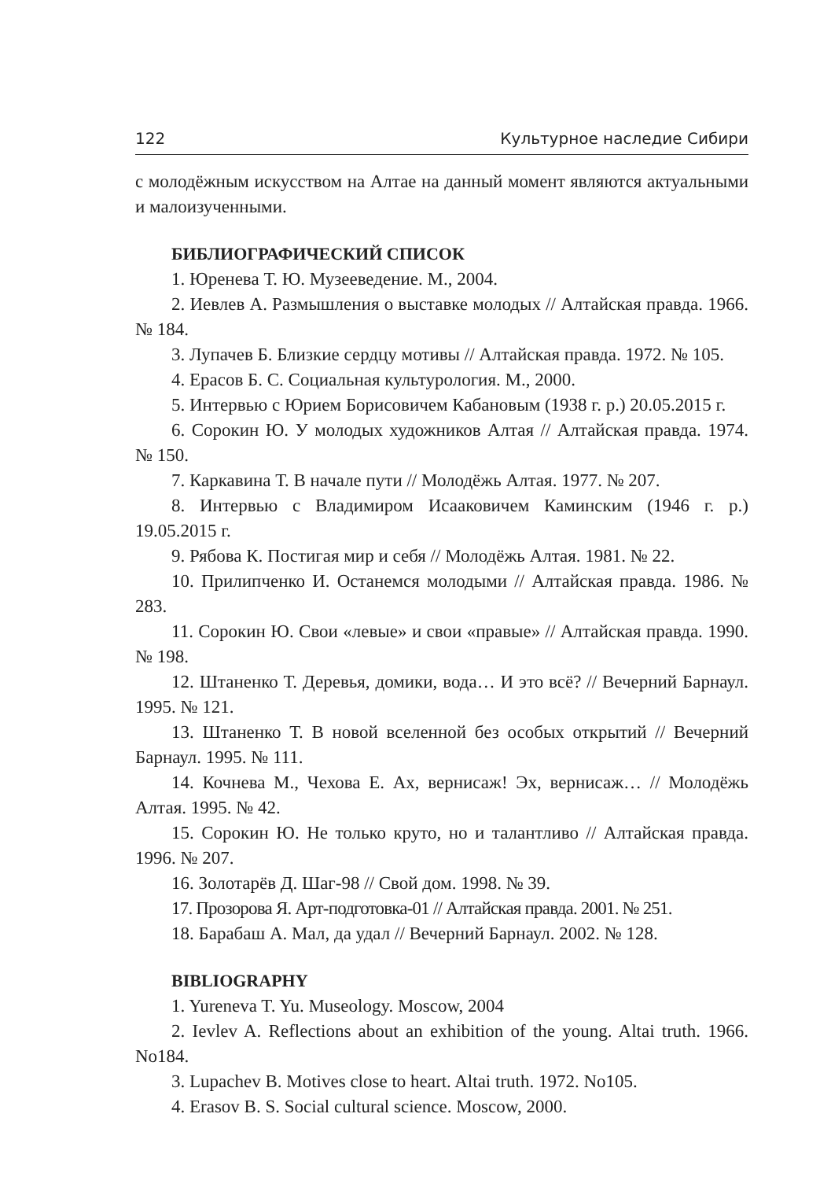122 Культурное наследие Сибири
с молодёжным искусством на Алтае на данный момент являются актуальными и малоизученными.
БИБЛИОГРАФИЧЕСКИЙ СПИСОК
1. Юренева Т. Ю. Музееведение. М., 2004.
2. Иевлев А. Размышления о выставке молодых // Алтайская правда. 1966. № 184.
3. Лупачев Б. Близкие сердцу мотивы // Алтайская правда. 1972. № 105.
4. Ерасов Б. С. Социальная культурология. М., 2000.
5. Интервью с Юрием Борисовичем Кабановым (1938 г. р.) 20.05.2015 г.
6. Сорокин Ю. У молодых художников Алтая // Алтайская правда. 1974. № 150.
7. Каркавина Т. В начале пути // Молодёжь Алтая. 1977. № 207.
8. Интервью с Владимиром Исааковичем Каминским (1946 г. р.) 19.05.2015 г.
9. Рябова К. Постигая мир и себя // Молодёжь Алтая. 1981. № 22.
10. Прилипченко И. Останемся молодыми // Алтайская правда. 1986. № 283.
11. Сорокин Ю. Свои «левые» и свои «правые» // Алтайская правда. 1990. № 198.
12. Штаненко Т. Деревья, домики, вода… И это всё? // Вечерний Барнаул. 1995. № 121.
13. Штаненко Т. В новой вселенной без особых открытий // Вечерний Барнаул. 1995. № 111.
14. Кочнева М., Чехова Е. Ах, вернисаж! Эх, вернисаж… // Молодёжь Алтая. 1995. № 42.
15. Сорокин Ю. Не только круто, но и талантливо // Алтайская правда. 1996. № 207.
16. Золотарёв Д. Шаг-98 // Свой дом. 1998. № 39.
17. Прозорова Я. Арт-подготовка-01 // Алтайская правда. 2001. № 251.
18. Барабаш А. Мал, да удал // Вечерний Барнаул. 2002. № 128.
BIBLIOGRAPHY
1. Yureneva T. Yu. Museology. Moscow, 2004
2. Ievlev A. Reflections about an exhibition of the young. Altai truth. 1966. No184.
3. Lupachev B. Motives close to heart. Altai truth. 1972. No105.
4. Erasov B. S. Social cultural science. Moscow, 2000.